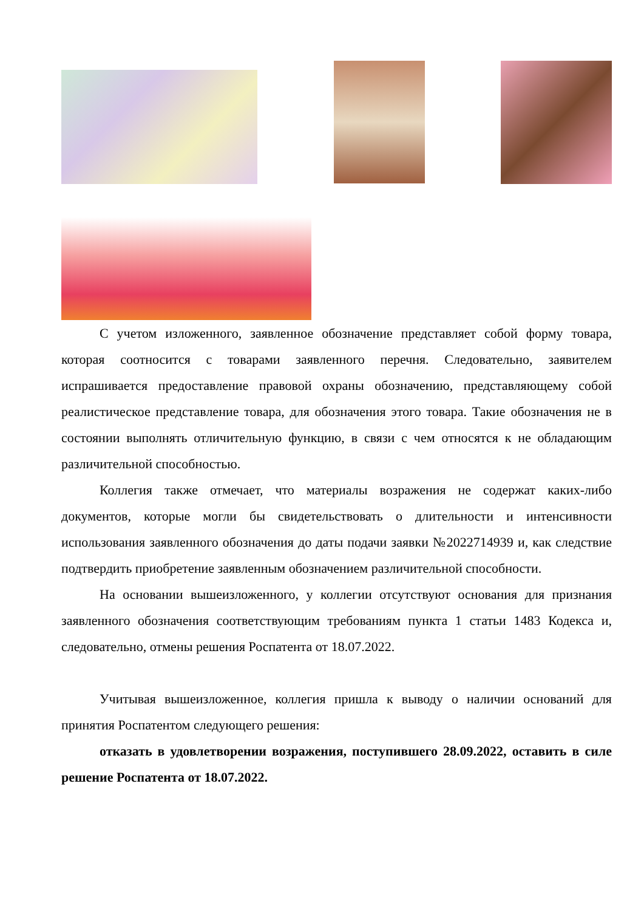С учетом изложенного, заявленное обозначение представляет собой форму товара, которая соотносится с товарами заявленного перечня. Следовательно, заявителем испрашивается предоставление правовой охраны обозначению, представляющему собой реалистическое представление товара, для обозначения этого товара. Такие обозначения не в состоянии выполнять отличительную функцию, в связи с чем относятся к не обладающим различительной способностью.
Коллегия также отмечает, что материалы возражения не содержат каких-либо документов, которые могли бы свидетельствовать о длительности и интенсивности использования заявленного обозначения до даты подачи заявки №2022714939 и, как следствие подтвердить приобретение заявленным обозначением различительной способности.
На основании вышеизложенного, у коллегии отсутствуют основания для признания заявленного обозначения соответствующим требованиям пункта 1 статьи 1483 Кодекса и, следовательно, отмены решения Роспатента от 18.07.2022.
Учитывая вышеизложенное, коллегия пришла к выводу о наличии оснований для принятия Роспатентом следующего решения:
отказать в удовлетворении возражения, поступившего 28.09.2022, оставить в силе решение Роспатента от 18.07.2022.